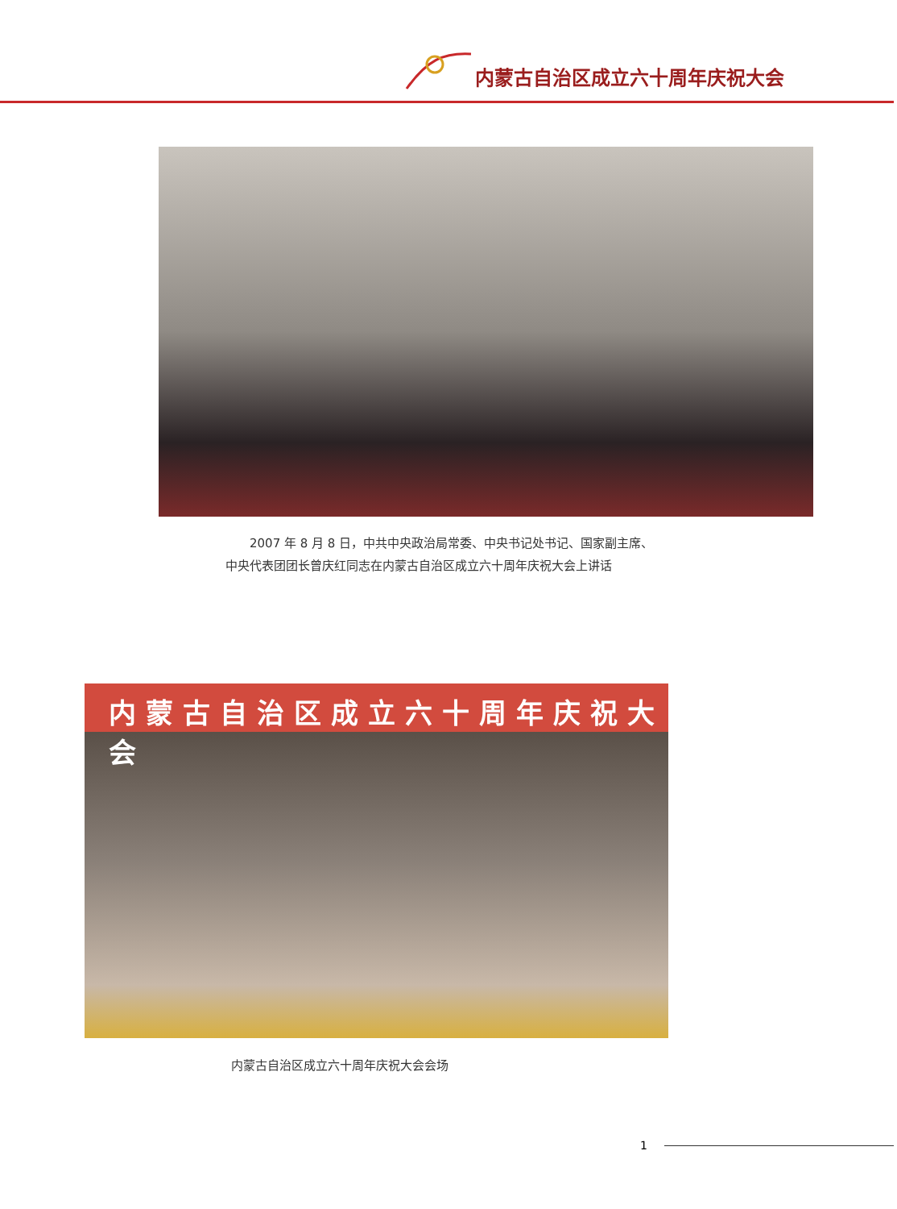内蒙古自治区成立六十周年庆祝大会
　　2007 年 8 月 8 日，中共中央政治局常委、中央书记处书记、国家副主席、
中央代表团团长曾庆红同志在内蒙古自治区成立六十周年庆祝大会上讲话
内蒙古自治区成立六十周年庆祝大会
内蒙古自治区成立六十周年庆祝大会会场
1